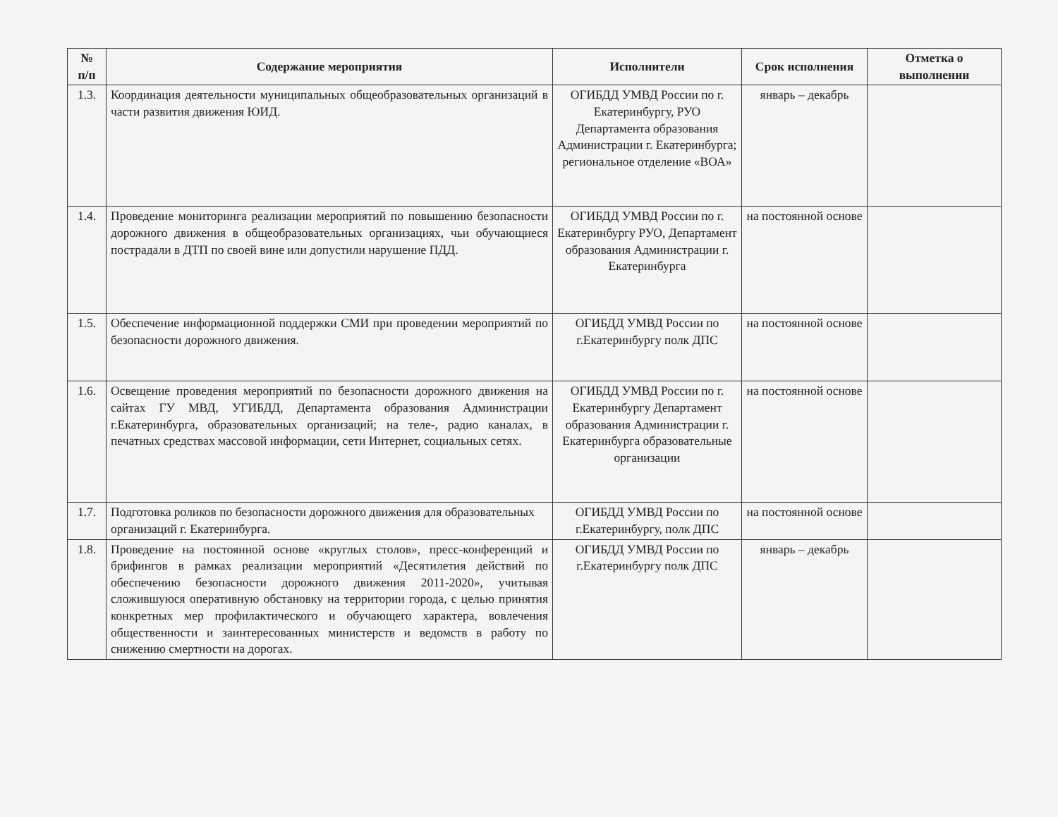| № п/п | Содержание мероприятия | Исполнители | Срок исполнения | Отметка о выполнении |
| --- | --- | --- | --- | --- |
| 1.3. | Координация деятельности муниципальных общеобразовательных организаций в части развития движения ЮИД. | ОГИБДД УМВД России по г. Екатеринбургу, РУО Департамента образования Администрации г. Екатеринбурга; региональное отделение «ВОА» | январь – декабрь | |
| 1.4. | Проведение мониторинга реализации мероприятий по повышению безопасности дорожного движения в общеобразовательных организациях, чьи обучающиеся пострадали в ДТП по своей вине или допустили нарушение ПДД. | ОГИБДД УМВД России по г. Екатеринбургу РУО, Департамент образования Администрации г. Екатеринбурга | на постоянной основе | |
| 1.5. | Обеспечение информационной поддержки СМИ при проведении мероприятий по безопасности дорожного движения. | ОГИБДД УМВД России по г.Екатеринбургу полк ДПС | на постоянной основе | |
| 1.6. | Освещение проведения мероприятий по безопасности дорожного движения на сайтах ГУ МВД, УГИБДД, Департамента образования Администрации г.Екатеринбурга, образовательных организаций; на теле-, радио каналах, в печатных средствах массовой информации, сети Интернет, социальных сетях. | ОГИБДД УМВД России по г. Екатеринбургу Департамент образования Администрации г. Екатеринбурга образовательные организации | на постоянной основе | |
| 1.7. | Подготовка роликов по безопасности дорожного движения для образовательных организаций г. Екатеринбурга. | ОГИБДД УМВД России по г.Екатеринбургу, полк ДПС | на постоянной основе | |
| 1.8. | Проведение на постоянной основе «круглых столов», пресс-конференций и брифингов в рамках реализации мероприятий «Десятилетия действий по обеспечению безопасности дорожного движения 2011-2020», учитывая сложившуюся оперативную обстановку на территории города, с целью принятия конкретных мер профилактического и обучающего характера, вовлечения общественности и заинтересованных министерств и ведомств в работу по снижению смертности на дорогах. | ОГИБДД УМВД России по г.Екатеринбургу полк ДПС | январь – декабрь | |